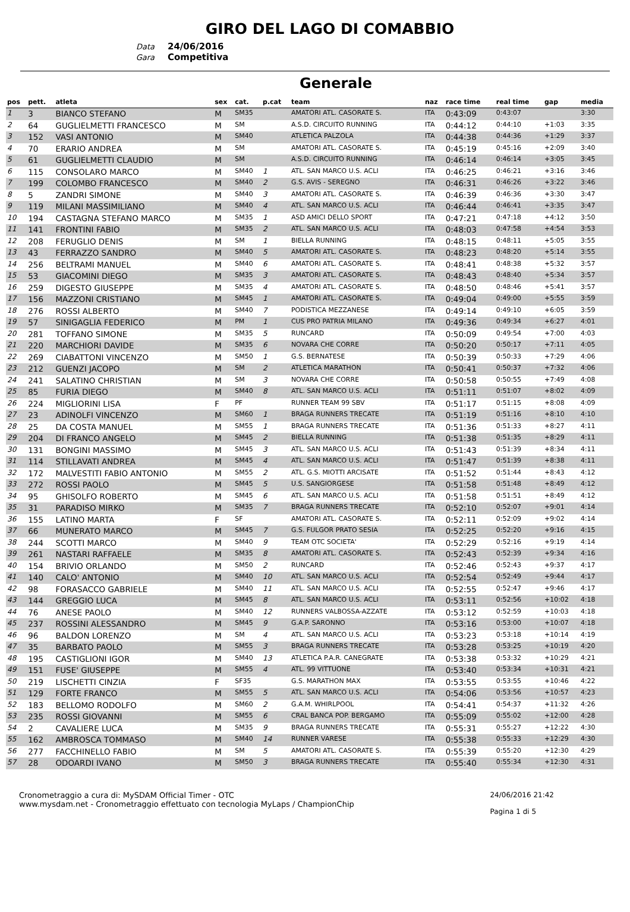GIRO DEL LAGO DI COMABBIO
Data 24/06/2016
Gara Competitiva
Generale
| pos | pett. | atleta | sex | cat. | p.cat | team | naz | race time | real time | gap | media |
| --- | --- | --- | --- | --- | --- | --- | --- | --- | --- | --- | --- |
| 1 | 3 | BIANCO STEFANO | M | SM35 | | AMATORI ATL. CASORATE S. | ITA | 0:43:09 | 0:43:07 | | 3:30 |
| 2 | 64 | GUGLIELMETTI FRANCESCO | M | SM | | A.S.D. CIRCUITO RUNNING | ITA | 0:44:12 | 0:44:10 | +1:03 | 3:35 |
| 3 | 152 | VASI ANTONIO | M | SM40 | | ATLETICA PALZOLA | ITA | 0:44:38 | 0:44:36 | +1:29 | 3:37 |
| 4 | 70 | ERARIO ANDREA | M | SM | | AMATORI ATL. CASORATE S. | ITA | 0:45:19 | 0:45:16 | +2:09 | 3:40 |
| 5 | 61 | GUGLIELMETTI CLAUDIO | M | SM | | A.S.D. CIRCUITO RUNNING | ITA | 0:46:14 | 0:46:14 | +3:05 | 3:45 |
| 6 | 115 | CONSOLARO MARCO | M | SM40 | 1 | ATL. SAN MARCO U.S. ACLI | ITA | 0:46:25 | 0:46:21 | +3:16 | 3:46 |
| 7 | 199 | COLOMBO FRANCESCO | M | SM40 | 2 | G.S. AVIS - SEREGNO | ITA | 0:46:31 | 0:46:26 | +3:22 | 3:46 |
| 8 | 5 | ZANDRI SIMONE | M | SM40 | 3 | AMATORI ATL. CASORATE S. | ITA | 0:46:39 | 0:46:36 | +3:30 | 3:47 |
| 9 | 119 | MILANI MASSIMILIANO | M | SM40 | 4 | ATL. SAN MARCO U.S. ACLI | ITA | 0:46:44 | 0:46:41 | +3:35 | 3:47 |
| 10 | 194 | CASTAGNA STEFANO MARCO | M | SM35 | 1 | ASD AMICI DELLO SPORT | ITA | 0:47:21 | 0:47:18 | +4:12 | 3:50 |
| 11 | 141 | FRONTINI FABIO | M | SM35 | 2 | ATL. SAN MARCO U.S. ACLI | ITA | 0:48:03 | 0:47:58 | +4:54 | 3:53 |
| 12 | 208 | FERUGLIO DENIS | M | SM | 1 | BIELLA RUNNING | ITA | 0:48:15 | 0:48:11 | +5:05 | 3:55 |
| 13 | 43 | FERRAZZO SANDRO | M | SM40 | 5 | AMATORI ATL. CASORATE S. | ITA | 0:48:23 | 0:48:20 | +5:14 | 3:55 |
| 14 | 256 | BELTRAMI MANUEL | M | SM40 | 6 | AMATORI ATL. CASORATE S. | ITA | 0:48:41 | 0:48:38 | +5:32 | 3:57 |
| 15 | 53 | GIACOMINI DIEGO | M | SM35 | 3 | AMATORI ATL. CASORATE S. | ITA | 0:48:43 | 0:48:40 | +5:34 | 3:57 |
| 16 | 259 | DIGESTO GIUSEPPE | M | SM35 | 4 | AMATORI ATL. CASORATE S. | ITA | 0:48:50 | 0:48:46 | +5:41 | 3:57 |
| 17 | 156 | MAZZONI CRISTIANO | M | SM45 | 1 | AMATORI ATL. CASORATE S. | ITA | 0:49:04 | 0:49:00 | +5:55 | 3:59 |
| 18 | 276 | ROSSI ALBERTO | M | SM40 | 7 | PODISTICA MEZZANESE | ITA | 0:49:14 | 0:49:10 | +6:05 | 3:59 |
| 19 | 57 | SINIGAGLIA FEDERICO | M | PM | 1 | CUS PRO PATRIA MILANO | ITA | 0:49:36 | 0:49:34 | +6:27 | 4:01 |
| 20 | 281 | TOFFANO SIMONE | M | SM35 | 5 | RUNCARD | ITA | 0:50:09 | 0:49:54 | +7:00 | 4:03 |
| 21 | 220 | MARCHIORI DAVIDE | M | SM35 | 6 | NOVARA CHE CORRE | ITA | 0:50:20 | 0:50:17 | +7:11 | 4:05 |
| 22 | 269 | CIABATTONI VINCENZO | M | SM50 | 1 | G.S. BERNATESE | ITA | 0:50:39 | 0:50:33 | +7:29 | 4:06 |
| 23 | 212 | GUENZI JACOPO | M | SM | 2 | ATLETICA MARATHON | ITA | 0:50:41 | 0:50:37 | +7:32 | 4:06 |
| 24 | 241 | SALATINO CHRISTIAN | M | SM | 3 | NOVARA CHE CORRE | ITA | 0:50:58 | 0:50:55 | +7:49 | 4:08 |
| 25 | 85 | FURIA DIEGO | M | SM40 | 8 | ATL. SAN MARCO U.S. ACLI | ITA | 0:51:11 | 0:51:07 | +8:02 | 4:09 |
| 26 | 224 | MIGLIORINI LISA | F | PF | | RUNNER TEAM 99 SBV | ITA | 0:51:17 | 0:51:15 | +8:08 | 4:09 |
| 27 | 23 | ADINOLFI VINCENZO | M | SM60 | 1 | BRAGA RUNNERS TRECATE | ITA | 0:51:19 | 0:51:16 | +8:10 | 4:10 |
| 28 | 25 | DA COSTA MANUEL | M | SM55 | 1 | BRAGA RUNNERS TRECATE | ITA | 0:51:36 | 0:51:33 | +8:27 | 4:11 |
| 29 | 204 | DI FRANCO ANGELO | M | SM45 | 2 | BIELLA RUNNING | ITA | 0:51:38 | 0:51:35 | +8:29 | 4:11 |
| 30 | 131 | BONGINI MASSIMO | M | SM45 | 3 | ATL. SAN MARCO U.S. ACLI | ITA | 0:51:43 | 0:51:39 | +8:34 | 4:11 |
| 31 | 114 | STILLAVATI ANDREA | M | SM45 | 4 | ATL. SAN MARCO U.S. ACLI | ITA | 0:51:47 | 0:51:39 | +8:38 | 4:11 |
| 32 | 172 | MALVESTITI FABIO ANTONIO | M | SM55 | 2 | ATL. G.S. MIOTTI ARCISATE | ITA | 0:51:52 | 0:51:44 | +8:43 | 4:12 |
| 33 | 272 | ROSSI PAOLO | M | SM45 | 5 | U.S. SANGIORGESE | ITA | 0:51:58 | 0:51:48 | +8:49 | 4:12 |
| 34 | 95 | GHISOLFO ROBERTO | M | SM45 | 6 | ATL. SAN MARCO U.S. ACLI | ITA | 0:51:58 | 0:51:51 | +8:49 | 4:12 |
| 35 | 31 | PARADISO MIRKO | M | SM35 | 7 | BRAGA RUNNERS TRECATE | ITA | 0:52:10 | 0:52:07 | +9:01 | 4:14 |
| 36 | 155 | LATINO MARTA | F | SF | | AMATORI ATL. CASORATE S. | ITA | 0:52:11 | 0:52:09 | +9:02 | 4:14 |
| 37 | 66 | MUNERATO MARCO | M | SM45 | 7 | G.S. FULGOR PRATO SESIA | ITA | 0:52:25 | 0:52:20 | +9:16 | 4:15 |
| 38 | 244 | SCOTTI MARCO | M | SM40 | 9 | TEAM OTC SOCIETA' | ITA | 0:52:29 | 0:52:16 | +9:19 | 4:14 |
| 39 | 261 | NASTARI RAFFAELE | M | SM35 | 8 | AMATORI ATL. CASORATE S. | ITA | 0:52:43 | 0:52:39 | +9:34 | 4:16 |
| 40 | 154 | BRIVIO ORLANDO | M | SM50 | 2 | RUNCARD | ITA | 0:52:46 | 0:52:43 | +9:37 | 4:17 |
| 41 | 140 | CALO' ANTONIO | M | SM40 | 10 | ATL. SAN MARCO U.S. ACLI | ITA | 0:52:54 | 0:52:49 | +9:44 | 4:17 |
| 42 | 98 | FORASACCO GABRIELE | M | SM40 | 11 | ATL. SAN MARCO U.S. ACLI | ITA | 0:52:55 | 0:52:47 | +9:46 | 4:17 |
| 43 | 144 | GREGGIO LUCA | M | SM45 | 8 | ATL. SAN MARCO U.S. ACLI | ITA | 0:53:11 | 0:52:56 | +10:02 | 4:18 |
| 44 | 76 | ANESE PAOLO | M | SM40 | 12 | RUNNERS VALBOSSA-AZZATE | ITA | 0:53:12 | 0:52:59 | +10:03 | 4:18 |
| 45 | 237 | ROSSINI ALESSANDRO | M | SM45 | 9 | G.A.P. SARONNO | ITA | 0:53:16 | 0:53:00 | +10:07 | 4:18 |
| 46 | 96 | BALDON LORENZO | M | SM | 4 | ATL. SAN MARCO U.S. ACLI | ITA | 0:53:23 | 0:53:18 | +10:14 | 4:19 |
| 47 | 35 | BARBATO PAOLO | M | SM55 | 3 | BRAGA RUNNERS TRECATE | ITA | 0:53:28 | 0:53:25 | +10:19 | 4:20 |
| 48 | 195 | CASTIGLIONI IGOR | M | SM40 | 13 | ATLETICA P.A.R. CANEGRATE | ITA | 0:53:38 | 0:53:32 | +10:29 | 4:21 |
| 49 | 151 | FUSE' GIUSEPPE | M | SM55 | 4 | ATL. 99 VITTUONE | ITA | 0:53:40 | 0:53:34 | +10:31 | 4:21 |
| 50 | 219 | LISCHETTI CINZIA | F | SF35 | | G.S. MARATHON MAX | ITA | 0:53:55 | 0:53:55 | +10:46 | 4:22 |
| 51 | 129 | FORTE FRANCO | M | SM55 | 5 | ATL. SAN MARCO U.S. ACLI | ITA | 0:54:06 | 0:53:56 | +10:57 | 4:23 |
| 52 | 183 | BELLOMO RODOLFO | M | SM60 | 2 | G.A.M. WHIRLPOOL | ITA | 0:54:41 | 0:54:37 | +11:32 | 4:26 |
| 53 | 235 | ROSSI GIOVANNI | M | SM55 | 6 | CRAL BANCA POP. BERGAMO | ITA | 0:55:09 | 0:55:02 | +12:00 | 4:28 |
| 54 | 2 | CAVALIERE LUCA | M | SM35 | 9 | BRAGA RUNNERS TRECATE | ITA | 0:55:31 | 0:55:27 | +12:22 | 4:30 |
| 55 | 162 | AMBROSCA TOMMASO | M | SM40 | 14 | RUNNER VARESE | ITA | 0:55:38 | 0:55:33 | +12:29 | 4:30 |
| 56 | 277 | FACCHINELLO FABIO | M | SM | 5 | AMATORI ATL. CASORATE S. | ITA | 0:55:39 | 0:55:20 | +12:30 | 4:29 |
| 57 | 28 | ODOARDI IVANO | M | SM50 | 3 | BRAGA RUNNERS TRECATE | ITA | 0:55:40 | 0:55:34 | +12:30 | 4:31 |
Cronometraggio a cura di: MySDAM Official Timer - OTC
www.mysdam.net - Cronometraggio effettuato con tecnologia MyLaps / ChampionChip
24/06/2016 21:42
Pagina 1 di 5